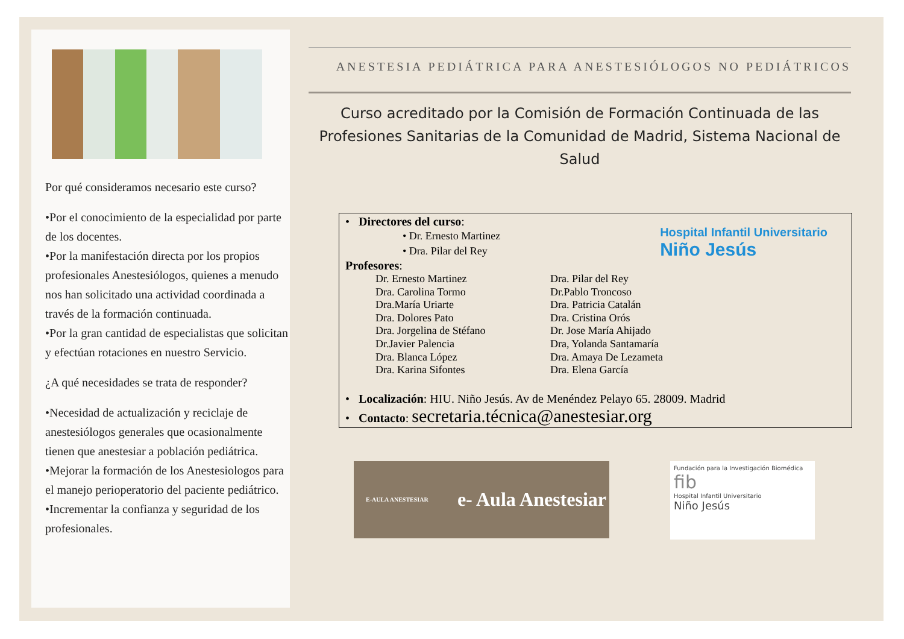Por qué consideramos necesario este curso?
•Por el conocimiento de la especialidad por parte de los docentes.
•Por la manifestación directa por los propios profesionales Anestesiólogos, quienes a menudo nos han solicitado una actividad coordinada a través de la formación continuada.
•Por la gran cantidad de especialistas que solicitan y efectúan rotaciones en nuestro Servicio.
¿A qué necesidades se trata de responder?
•Necesidad de actualización y reciclaje de anestesiólogos generales que ocasionalmente tienen que anestesiar a población pediátrica.
•Mejorar la formación de los Anestesiologos para el manejo perioperatorio del paciente pediátrico.
•Incrementar la confianza y seguridad de los profesionales.
ANESTESIA PEDIÁTRICA PARA ANESTESIÓLOGOS NO PEDIÁTRICOS
Curso acreditado por la Comisión de Formación Continuada de las Profesiones Sanitarias de la Comunidad de Madrid, Sistema Nacional de Salud
Hospital Infantil Universitario
Niño Jesús
• Directores del curso:
• Dr. Ernesto Martinez
• Dra. Pilar del Rey
Profesores:
Dr. Ernesto Martinez
Dra. Carolina Tormo
Dra.María Uriarte
Dra. Dolores Pato
Dra. Jorgelina de Stéfano
Dr.Javier Palencia
Dra. Blanca López
Dra. Karina Sifontes
Dra. Pilar del Rey
Dr.Pablo Troncoso
Dra. Patricia Catalán
Dra. Cristina Orós
Dr. Jose María Ahijado
Dra, Yolanda Santamaría
Dra. Amaya De Lezameta
Dra. Elena García
• Localización: HIU. Niño Jesús. Av de Menéndez Pelayo 65. 28009. Madrid
• Contacto: secretaria.técnica@anestesiar.org
E-AULA ANESTESIAR e- Aula Anestesiar
Fundación para la Investigación Biomédica
fib
Hospital Infantil Universitario
Niño Jesús